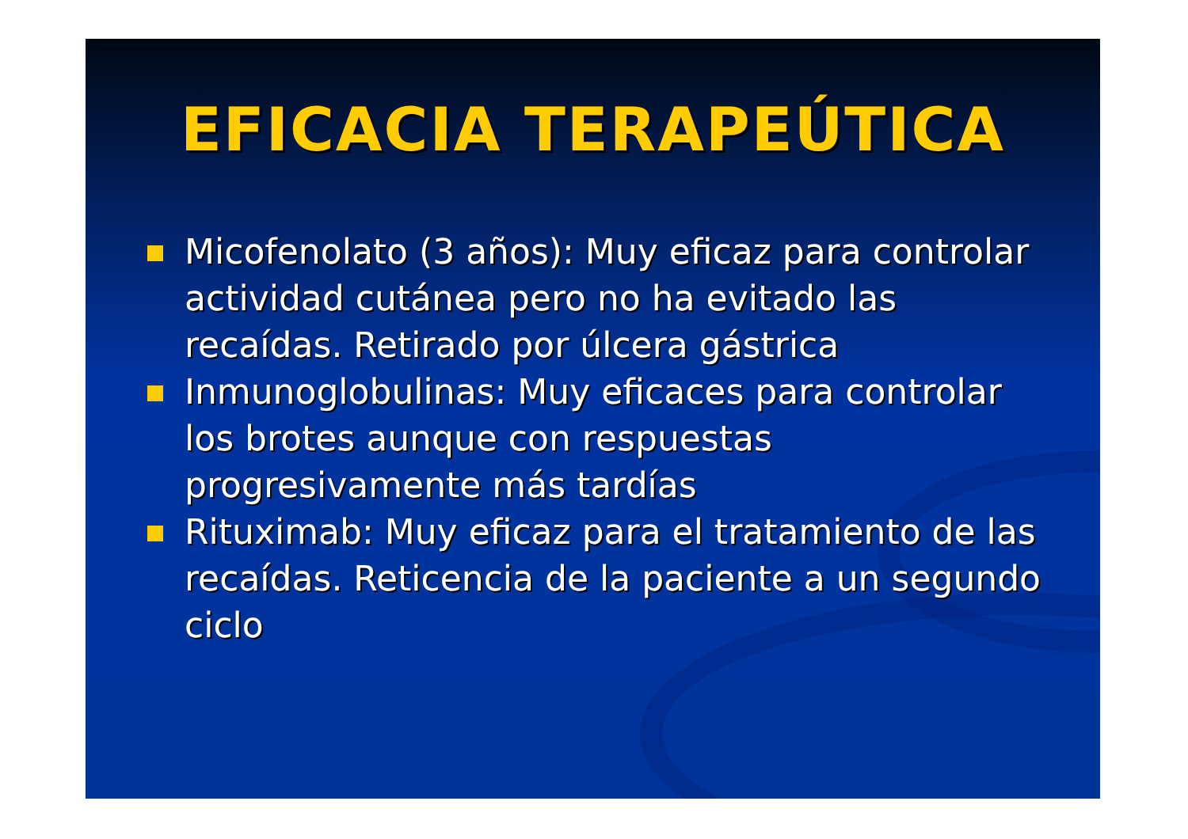EFICACIA TERAPEÚTICA
Micofenolato (3 años): Muy eficaz para controlar actividad cutánea pero no ha evitado las recaídas. Retirado por úlcera gástrica
Inmunoglobulinas: Muy eficaces para controlar los brotes aunque con respuestas progresivamente más tardías
Rituximab: Muy eficaz para el tratamiento de las recaídas. Reticencia de la paciente a un segundo ciclo